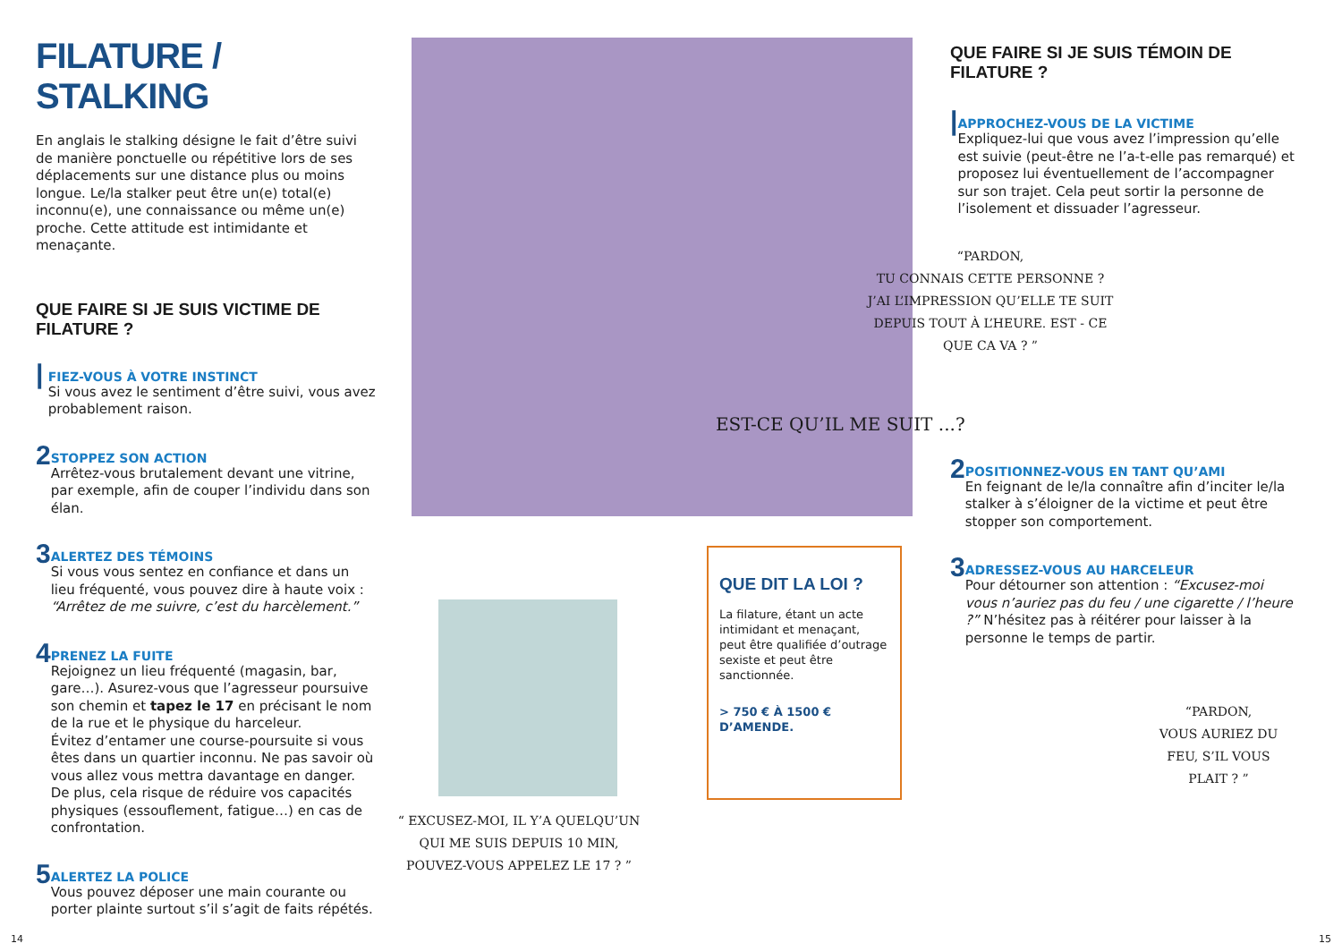FILATURE / STALKING
En anglais le stalking désigne le fait d’être suivi de manière ponctuelle ou répétitive lors de ses déplacements sur une distance plus ou moins longue. Le/la stalker peut être un(e) total(e) inconnu(e), une connaissance ou même un(e) proche. Cette attitude est intimidante et menaçante.
QUE FAIRE SI JE SUIS VICTIME DE FILATURE ?
|
FIEZ-VOUS À VOTRE INSTINCT
Si vous avez le sentiment d’être suivi, vous avez probablement raison.
2
STOPPEZ SON ACTION
Arrêtez-vous brutalement devant une vitrine, par exemple, afin de couper l’individu dans son élan.
3
ALERTEZ DES TÉMOINS
Si vous vous sentez en confiance et dans un lieu fréquenté, vous pouvez dire à haute voix : “Arrêtez de me suivre, c’est du harcèlement.”
4
PRENEZ LA FUITE
Rejoignez un lieu fréquenté (magasin, bar, gare…). Asurez-vous que l’agresseur poursuive son chemin et tapez le 17 en précisant le nom de la rue et le physique du harceleur.
Évitez d’entamer une course-poursuite si vous êtes dans un quartier inconnu. Ne pas savoir où vous allez vous mettra davantage en danger.
De plus, cela risque de réduire vos capacités physiques (essouflement, fatigue…) en cas de confrontation.
5
ALERTEZ LA POLICE
Vous pouvez déposer une main courante ou porter plainte surtout s’il s’agit de faits répétés.
EST-CE QU’IL ME SUIT ...?
“ EXCUSEZ-MOI, IL Y’A QUELQU’UN QUI ME SUIS DEPUIS 10 MIN, POUVEZ-VOUS APPELEZ LE 17 ? ”
QUE DIT LA LOI ?
La filature, étant un acte intimidant et menaçant, peut être qualifiée d’outrage sexiste et peut être sanctionnée.
> 750 € À 1500 € D’AMENDE.
QUE FAIRE SI JE SUIS TÉMOIN DE FILATURE ?
|
APPROCHEZ-VOUS DE LA VICTIME
Expliquez-lui que vous avez l’impression qu’elle est suivie (peut-être ne l’a-t-elle pas remarqué) et proposez lui éventuellement de l’accompagner sur son trajet. Cela peut sortir la personne de l’isolement et dissuader l’agresseur.
“PARDON,
TU CONNAIS CETTE PERSONNE ?
J’AI L’IMPRESSION QU’ELLE TE SUIT DEPUIS TOUT À L’HEURE. EST - CE QUE CA VA ? ”
2
POSITIONNEZ-VOUS EN TANT QU’AMI
En feignant de le/la connaître afin d’inciter le/la stalker à s’éloigner de la victime et peut être stopper son comportement.
3
ADRESSEZ-VOUS AU HARCELEUR
Pour détourner son attention : “Excusez-moi vous n’auriez pas du feu / une cigarette / l’heure ?” N’hésitez pas à réitérer pour laisser à la personne le temps de partir.
“PARDON,
VOUS AURIEZ DU FEU, S’IL VOUS PLAIT ? ”
14 15